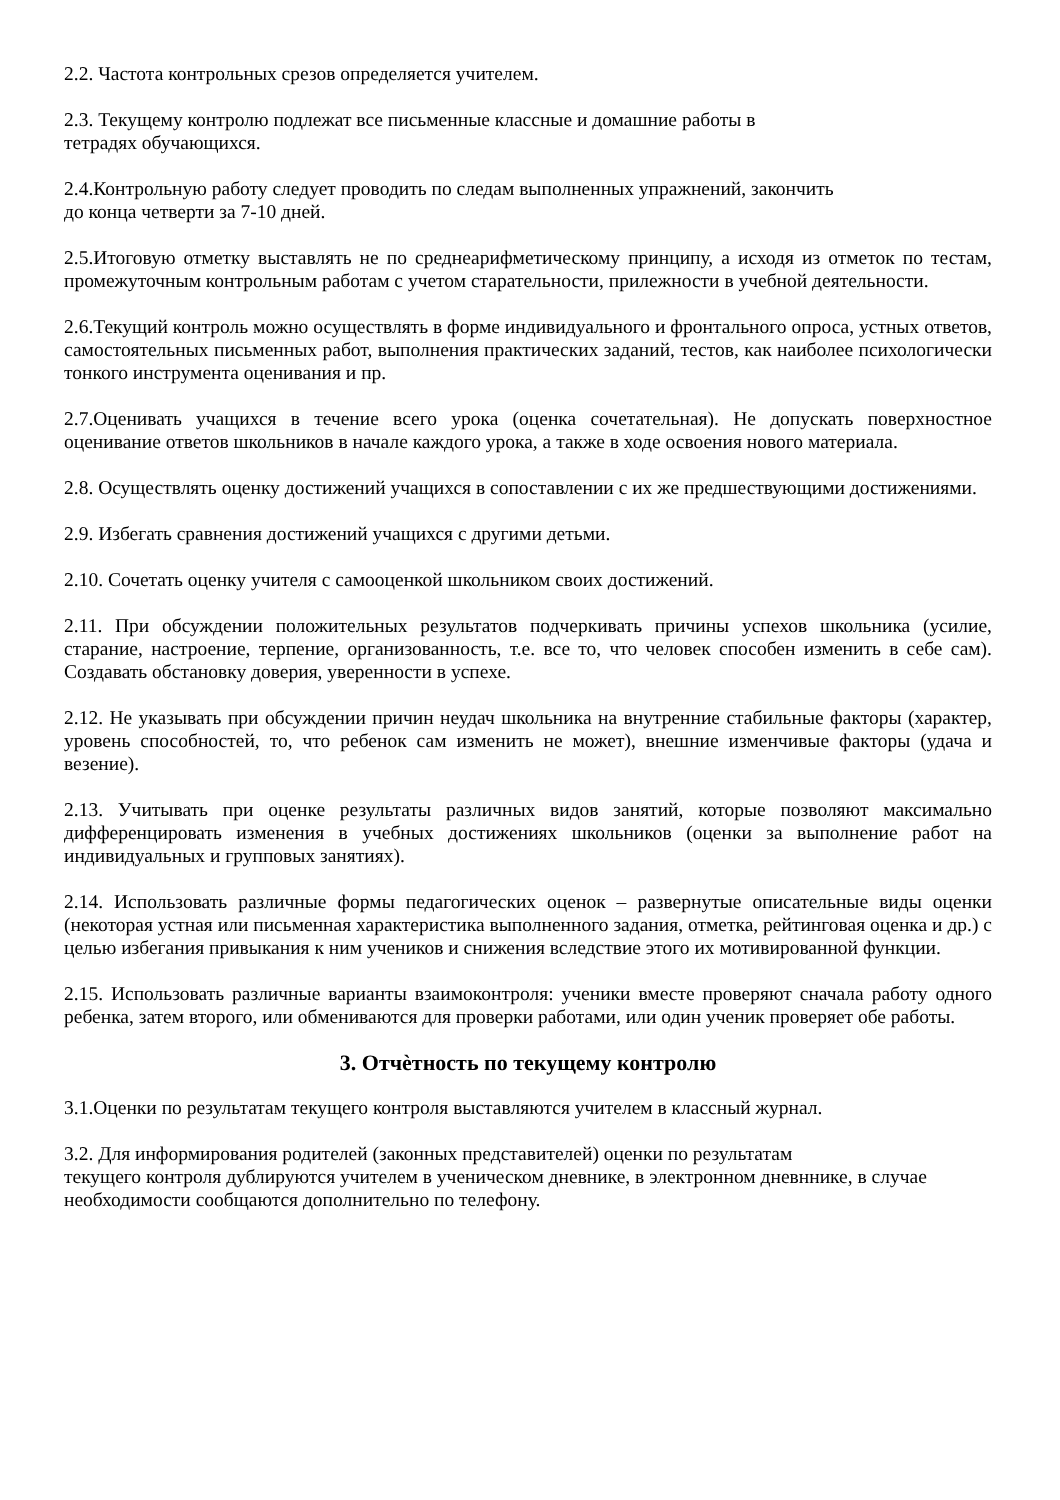2.2. Частота контрольных срезов определяется учителем.
2.3. Текущему контролю подлежат все письменные классные и домашние работы в
тетрадях обучающихся.
2.4.Контрольную работу следует проводить по следам выполненных упражнений, закончить
до конца четверти за 7-10 дней.
2.5.Итоговую отметку выставлять не по среднеарифметическому принципу, а исходя из отметок по тестам, промежуточным контрольным работам с учетом старательности, прилежности в учебной деятельности.
2.6.Текущий контроль можно осуществлять в форме индивидуального и фронтального опроса, устных ответов, самостоятельных письменных работ, выполнения практических заданий, тестов, как наиболее психологически тонкого инструмента оценивания и пр.
2.7.Оценивать учащихся в течение всего урока (оценка сочетательная). Не допускать поверхностное оценивание ответов школьников в начале каждого урока, а также в ходе освоения нового материала.
2.8. Осуществлять оценку достижений учащихся в сопоставлении с их же предшествующими достижениями.
2.9. Избегать сравнения достижений учащихся с другими детьми.
2.10. Сочетать оценку учителя с самооценкой школьником своих достижений.
2.11. При обсуждении положительных результатов подчеркивать причины успехов школьника (усилие, старание, настроение, терпение, организованность, т.е. все то, что человек способен изменить в себе сам). Создавать обстановку доверия, уверенности в успехе.
2.12. Не указывать при обсуждении причин неудач школьника на внутренние стабильные факторы (характер, уровень способностей, то, что ребенок сам изменить не может), внешние изменчивые факторы (удача и везение).
2.13. Учитывать при оценке результаты различных видов занятий, которые позволяют максимально дифференцировать изменения в учебных достижениях школьников (оценки за выполнение работ на индивидуальных и групповых занятиях).
2.14. Использовать различные формы педагогических оценок – развернутые описательные виды оценки (некоторая устная или письменная характеристика выполненного задания, отметка, рейтинговая оценка и др.) с целью избегания привыкания к ним учеников и снижения вследствие этого их мотивированной функции.
2.15. Использовать различные варианты взаимоконтроля: ученики вместе проверяют сначала работу одного ребенка, затем второго, или обмениваются для проверки работами, или один ученик проверяет обе работы.
3. Отчѐтность по текущему контролю
3.1.Оценки по результатам текущего контроля выставляются учителем в классный журнал.
3.2. Для информирования родителей (законных представителей) оценки по результатам
текущего контроля дублируются учителем в ученическом дневнике, в электронном дневннике, в случае необходимости сообщаются дополнительно по телефону.